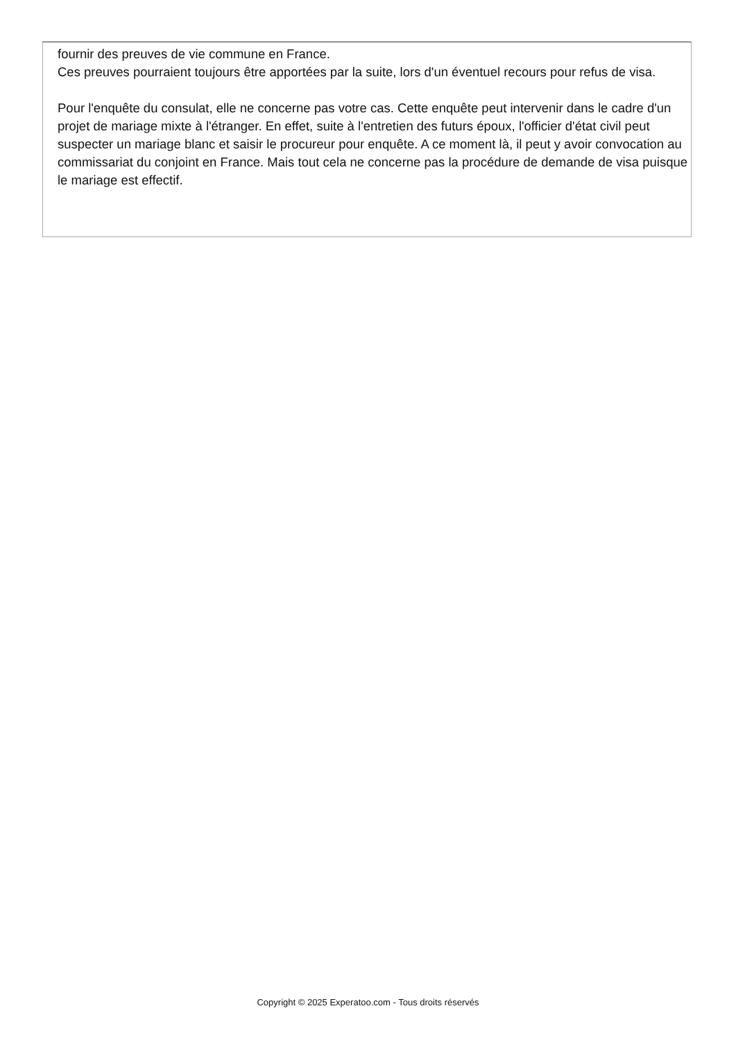fournir des preuves de vie commune en France.
Ces preuves pourraient toujours être apportées par la suite, lors d'un éventuel recours pour refus de visa.
Pour l'enquête du consulat, elle ne concerne pas votre cas. Cette enquête peut intervenir dans le cadre d'un projet de mariage mixte à l'étranger. En effet, suite à l'entretien des futurs époux, l'officier d'état civil peut suspecter un mariage blanc et saisir le procureur pour enquête. A ce moment là, il peut y avoir convocation au commissariat du conjoint en France. Mais tout cela ne concerne pas la procédure de demande de visa puisque le mariage est effectif.
Copyright © 2025 Experatoo.com - Tous droits réservés